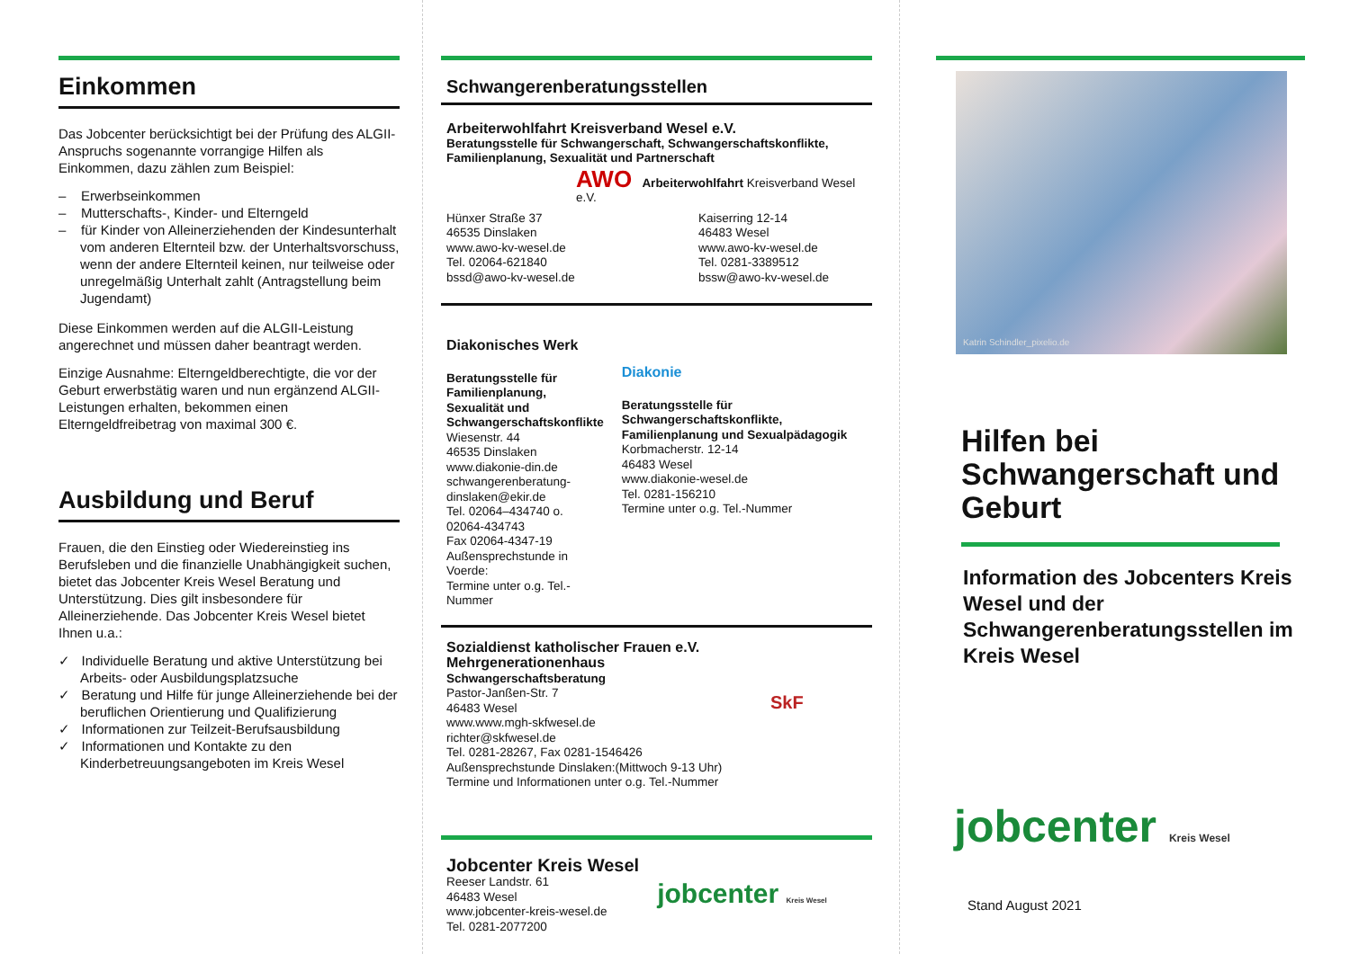Einkommen
Das Jobcenter berücksichtigt bei der Prüfung des ALGII-Anspruchs sogenannte vorrangige Hilfen als Einkommen, dazu zählen zum Beispiel:
– Erwerbseinkommen
– Mutterschafts-, Kinder- und Elterngeld
– für Kinder von Alleinerziehenden der Kindesunterhalt vom anderen Elternteil bzw. der Unterhaltsvorschuss, wenn der andere Elternteil keinen, nur teilweise oder unregelmäßig Unterhalt zahlt (Antragstellung beim Jugendamt)
Diese Einkommen werden auf die ALGII-Leistung angerechnet und müssen daher beantragt werden.
Einzige Ausnahme: Elterngeldberechtigte, die vor der Geburt erwerbstätig waren und nun ergänzend ALGII-Leistungen erhalten, bekommen einen Elterngeldfreibetrag von maximal 300 €.
Ausbildung und Beruf
Frauen, die den Einstieg oder Wiedereinstieg ins Berufsleben und die finanzielle Unabhängigkeit suchen, bietet das Jobcenter Kreis Wesel Beratung und Unterstützung. Dies gilt insbesondere für Alleinerziehende. Das Jobcenter Kreis Wesel bietet Ihnen u.a.:
✓ Individuelle Beratung und aktive Unterstützung bei Arbeits- oder Ausbildungsplatzsuche
✓ Beratung und Hilfe für junge Alleinerziehende bei der beruflichen Orientierung und Qualifizierung
✓ Informationen zur Teilzeit-Berufsausbildung
✓ Informationen und Kontakte zu den Kinderbetreuungsangeboten im Kreis Wesel
Schwangerenberatungsstellen
Arbeiterwohlfahrt Kreisverband Wesel e.V.
Beratungsstelle für Schwangerschaft, Schwangerschaftskonflikte, Familienplanung, Sexualität und Partnerschaft
AWO Arbeiterwohlfahrt Kreisverband Wesel e.V.
Hünxer Straße 37
46535 Dinslaken
www.awo-kv-wesel.de
Tel. 02064-621840
bssd@awo-kv-wesel.de
Kaiserring 12-14
46483 Wesel
www.awo-kv-wesel.de
Tel. 0281-3389512
bssw@awo-kv-wesel.de
Diakonisches Werk
Beratungsstelle für Familienplanung, Sexualität und Schwangerschaftskonflikte
Wiesenstr. 44
46535 Dinslaken
www.diakonie-din.de
schwangerenberatung-dinslaken@ekir.de
Tel. 02064–434740 o. 02064-434743
Fax 02064-4347-19
Außensprechstunde in Voerde:
Termine unter o.g. Tel.-Nummer
Diakonie
Beratungsstelle für Schwangerschaftskonflikte, Familienplanung und Sexualpädagogik
Korbmacherstr. 12-14
46483 Wesel
www.diakonie-wesel.de
Tel. 0281-156210
Termine unter o.g. Tel.-Nummer
Sozialdienst katholischer Frauen e.V.
Mehrgenerationenhaus
Schwangerschaftsberatung
Pastor-Janßen-Str. 7
46483 Wesel
www.www.mgh-skfwesel.de
richter@skfwesel.de
Tel. 0281-28267, Fax 0281-1546426
Außensprechstunde Dinslaken:(Mittwoch 9-13 Uhr)
Termine und Informationen unter o.g. Tel.-Nummer
SkF
Jobcenter Kreis Wesel
Reeser Landstr. 61
46483 Wesel
www.jobcenter-kreis-wesel.de
Tel. 0281-2077200
jobcenter Kreis Wesel
Katrin Schindler_pixelio.de
Hilfen bei Schwangerschaft und Geburt
Information des Jobcenters Kreis Wesel und der Schwangerenberatungsstellen im Kreis Wesel
jobcenter Kreis Wesel
Stand August 2021